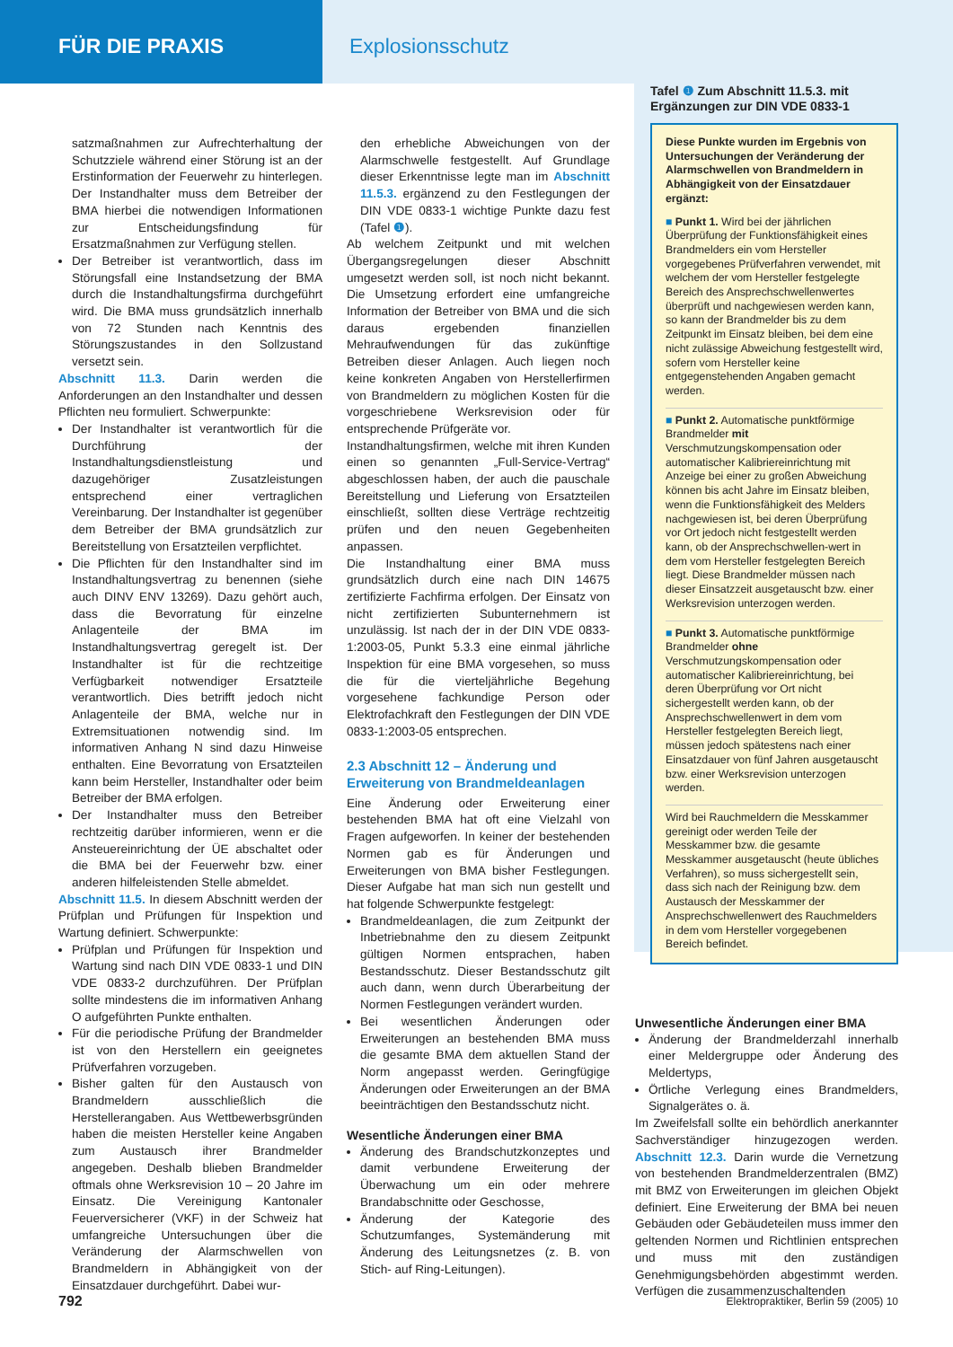FÜR DIE PRAXIS Explosionsschutz
satzmaßnahmen zur Aufrechterhaltung der Schutzziele während einer Störung ist an der Erstinformation der Feuerwehr zu hinterlegen. Der Instandhalter muss dem Betreiber der BMA hierbei die notwendigen Informationen zur Entscheidungsfindung für Ersatzmaßnahmen zur Verfügung stellen.
Der Betreiber ist verantwortlich, dass im Störungsfall eine Instandsetzung der BMA durch die Instandhaltungsfirma durchgeführt wird. Die BMA muss grundsätzlich innerhalb von 72 Stunden nach Kenntnis des Störungszustandes in den Sollzustand versetzt sein.
Abschnitt 11.3. Darin werden die Anforderungen an den Instandhalter und dessen Pflichten neu formuliert. Schwerpunkte:
Der Instandhalter ist verantwortlich für die Durchführung der Instandhaltungsdienstleistung und dazugehöriger Zusatzleistungen entsprechend einer vertraglichen Vereinbarung. Der Instandhalter ist gegenüber dem Betreiber der BMA grundsätzlich zur Bereitstellung von Ersatzteilen verpflichtet.
Die Pflichten für den Instandhalter sind im Instandhaltungsvertrag zu benennen (siehe auch DINV ENV 13269). Dazu gehört auch, dass die Bevorratung für einzelne Anlagenteile der BMA im Instandhaltungsvertrag geregelt ist. Der Instandhalter ist für die rechtzeitige Verfügbarkeit notwendiger Ersatzteile verantwortlich. Dies betrifft jedoch nicht Anlagenteile der BMA, welche nur in Extremsituationen notwendig sind. Im informativen Anhang N sind dazu Hinweise enthalten. Eine Bevorratung von Ersatzteilen kann beim Hersteller, Instandhalter oder beim Betreiber der BMA erfolgen.
Der Instandhalter muss den Betreiber rechtzeitig darüber informieren, wenn er die Ansteuereinrichtung der ÜE abschaltet oder die BMA bei der Feuerwehr bzw. einer anderen hilfeleistenden Stelle abmeldet.
Abschnitt 11.5. In diesem Abschnitt werden der Prüfplan und Prüfungen für Inspektion und Wartung definiert. Schwerpunkte:
Prüfplan und Prüfungen für Inspektion und Wartung sind nach DIN VDE 0833-1 und DIN VDE 0833-2 durchzuführen. Der Prüfplan sollte mindestens die im informativen Anhang O aufgeführten Punkte enthalten.
Für die periodische Prüfung der Brandmelder ist von den Herstellern ein geeignetes Prüfverfahren vorzugeben.
Bisher galten für den Austausch von Brandmeldern ausschließlich die Herstellerangaben. Aus Wettbewerbsgründen haben die meisten Hersteller keine Angaben zum Austausch ihrer Brandmelder angegeben. Deshalb blieben Brandmelder oftmals ohne Werksrevision 10 – 20 Jahre im Einsatz. Die Vereinigung Kantonaler Feuerversicherer (VKF) in der Schweiz hat umfangreiche Untersuchungen über die Veränderung der Alarmschwellen von Brandmeldern in Abhängigkeit von der Einsatzdauer durchgeführt. Dabei wur-
den erhebliche Abweichungen von der Alarmschwelle festgestellt. Auf Grundlage dieser Erkenntnisse legte man im Abschnitt 11.5.3. ergänzend zu den Festlegungen der DIN VDE 0833-1 wichtige Punkte dazu fest (Tafel ❶).
Ab welchem Zeitpunkt und mit welchen Übergangsregelungen dieser Abschnitt umgesetzt werden soll, ist noch nicht bekannt. Die Umsetzung erfordert eine umfangreiche Information der Betreiber von BMA und die sich daraus ergebenden finanziellen Mehraufwendungen für das zukünftige Betreiben dieser Anlagen. Auch liegen noch keine konkreten Angaben von Herstellerfirmen von Brandmeldern zu möglichen Kosten für die vorgeschriebene Werksrevision oder für entsprechende Prüfgeräte vor.
Instandhaltungsfirmen, welche mit ihren Kunden einen so genannten „Full-Service-Vertrag“ abgeschlossen haben, der auch die pauschale Bereitstellung und Lieferung von Ersatzteilen einschließt, sollten diese Verträge rechtzeitig prüfen und den neuen Gegebenheiten anpassen.
Die Instandhaltung einer BMA muss grundsätzlich durch eine nach DIN 14675 zertifizierte Fachfirma erfolgen. Der Einsatz von nicht zertifizierten Subunternehmern ist unzulässig. Ist nach der in der DIN VDE 0833-1:2003-05, Punkt 5.3.3 eine einmal jährliche Inspektion für eine BMA vorgesehen, so muss die für die vierteljährliche Begehung vorgesehene fachkundige Person oder Elektrofachkraft den Festlegungen der DIN VDE 0833-1:2003-05 entsprechen.
2.3 Abschnitt 12 – Änderung und Erweiterung von Brandmeldeanlagen
Eine Änderung oder Erweiterung einer bestehenden BMA hat oft eine Vielzahl von Fragen aufgeworfen. In keiner der bestehenden Normen gab es für Änderungen und Erweiterungen von BMA bisher Festlegungen. Dieser Aufgabe hat man sich nun gestellt und hat folgende Schwerpunkte festgelegt:
Brandmeldeanlagen, die zum Zeitpunkt der Inbetriebnahme den zu diesem Zeitpunkt gültigen Normen entsprachen, haben Bestandsschutz. Dieser Bestandsschutz gilt auch dann, wenn durch Überarbeitung der Normen Festlegungen verändert wurden.
Bei wesentlichen Änderungen oder Erweiterungen an bestehenden BMA muss die gesamte BMA dem aktuellen Stand der Norm angepasst werden. Geringfügige Änderungen oder Erweiterungen an der BMA beeinträchtigen den Bestandsschutz nicht.
Wesentliche Änderungen einer BMA
Änderung des Brandschutzkonzeptes und damit verbundene Erweiterung der Überwachung um ein oder mehrere Brandabschnitte oder Geschosse,
Änderung der Kategorie des Schutzumfanges, Systemänderung mit Änderung des Leitungsnetzes (z. B. von Stich- auf Ring-Leitungen).
Tafel ❶ Zum Abschnitt 11.5.3. mit Ergänzungen zur DIN VDE 0833-1
Diese Punkte wurden im Ergebnis von Untersuchungen der Veränderung der Alarmschwellen von Brandmeldern in Abhängigkeit von der Einsatzdauer ergänzt:
■ Punkt 1. Wird bei der jährlichen Überprüfung der Funktionsfähigkeit eines Brandmelders ein vom Hersteller vorgegebenes Prüfverfahren verwendet, mit welchem der vom Hersteller festgelegte Bereich des Ansprechschwellenwertes überprüft und nachgewiesen werden kann, so kann der Brandmelder bis zu dem Zeitpunkt im Einsatz bleiben, bei dem eine nicht zulässige Abweichung festgestellt wird, sofern vom Hersteller keine entgegenstehenden Angaben gemacht werden.
■ Punkt 2. Automatische punktförmige Brandmelder mit Verschmutzungskompensation oder automatischer Kalibriereinrichtung mit Anzeige bei einer zu großen Abweichung können bis acht Jahre im Einsatz bleiben, wenn die Funktionsfähigkeit des Melders nachgewiesen ist, bei deren Überprüfung vor Ort jedoch nicht festgestellt werden kann, ob der Ansprechschwellen-wert in dem vom Hersteller festgelegten Bereich liegt. Diese Brandmelder müssen nach dieser Einsatzzeit ausgetauscht bzw. einer Werksrevision unterzogen werden.
■ Punkt 3. Automatische punktförmige Brandmelder ohne Verschmutzungskompensation oder automatischer Kalibriereinrichtung, bei deren Überprüfung vor Ort nicht sichergestellt werden kann, ob der Ansprechschwellenwert in dem vom Hersteller festgelegten Bereich liegt, müssen jedoch spätestens nach einer Einsatzdauer von fünf Jahren ausgetauscht bzw. einer Werksrevision unterzogen werden.
Wird bei Rauchmeldern die Messkammer gereinigt oder werden Teile der Messkammer bzw. die gesamte Messkammer ausgetauscht (heute übliches Verfahren), so muss sichergestellt sein, dass sich nach der Reinigung bzw. dem Austausch der Messkammer der Ansprechschwellenwert des Rauchmelders in dem vom Hersteller vorgegebenen Bereich befindet.
Unwesentliche Änderungen einer BMA
Änderung der Brandmelderzahl innerhalb einer Meldergruppe oder Änderung des Meldertyps,
Örtliche Verlegung eines Brandmelders, Signalgerätes o. ä.
Im Zweifelsfall sollte ein behördlich anerkannter Sachverständiger hinzugezogen werden. Abschnitt 12.3. Darin wurde die Vernetzung von bestehenden Brandmelderzentralen (BMZ) mit BMZ von Erweiterungen im gleichen Objekt definiert. Eine Erweiterung der BMA bei neuen Gebäuden oder Gebäudeteilen muss immer den geltenden Normen und Richtlinien entsprechen und muss mit den zuständigen Genehmigungsbehörden abgestimmt werden. Verfügen die zusammenzuschaltenden
792 Elektropraktiker, Berlin 59 (2005) 10